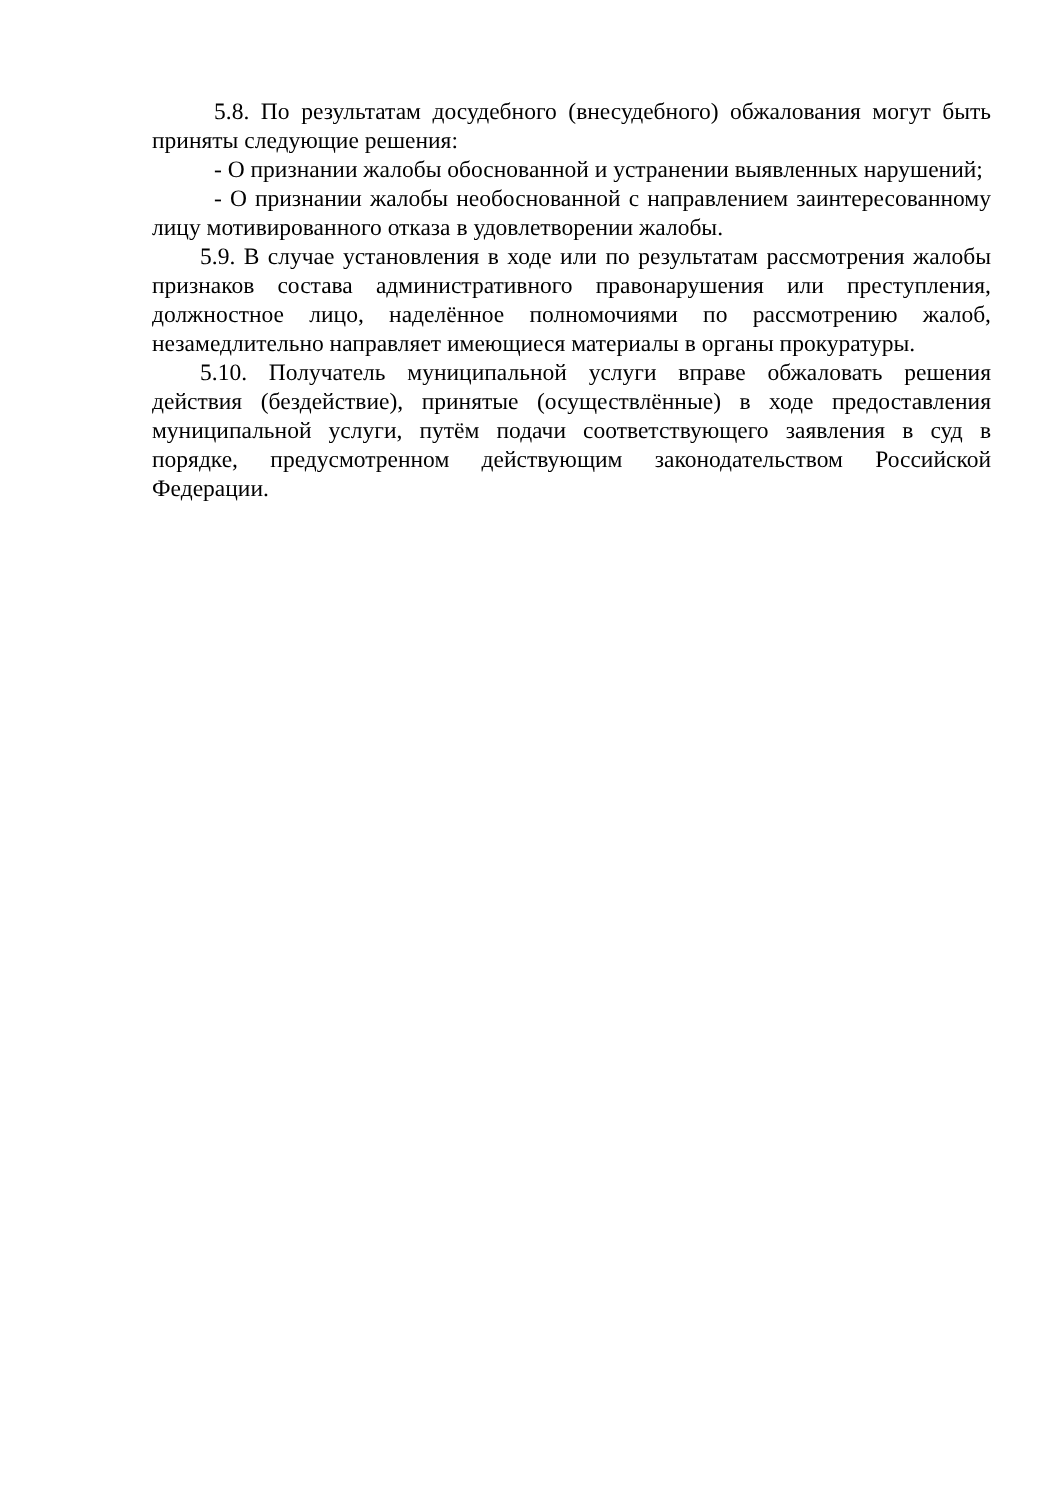5.8. По результатам досудебного (внесудебного) обжалования могут быть приняты следующие решения:
- О признании жалобы обоснованной и устранении выявленных нарушений;
- О признании жалобы необоснованной с направлением заинтересованному лицу мотивированного отказа в удовлетворении жалобы.
5.9. В случае установления в ходе или по результатам рассмотрения жалобы признаков состава административного правонарушения или преступления, должностное лицо, наделённое полномочиями по рассмотрению жалоб, незамедлительно направляет имеющиеся материалы в органы прокуратуры.
5.10. Получатель муниципальной услуги вправе обжаловать решения действия (бездействие), принятые (осуществлённые) в ходе предоставления муниципальной услуги, путём подачи соответствующего заявления в суд в порядке, предусмотренном действующим законодательством Российской Федерации.